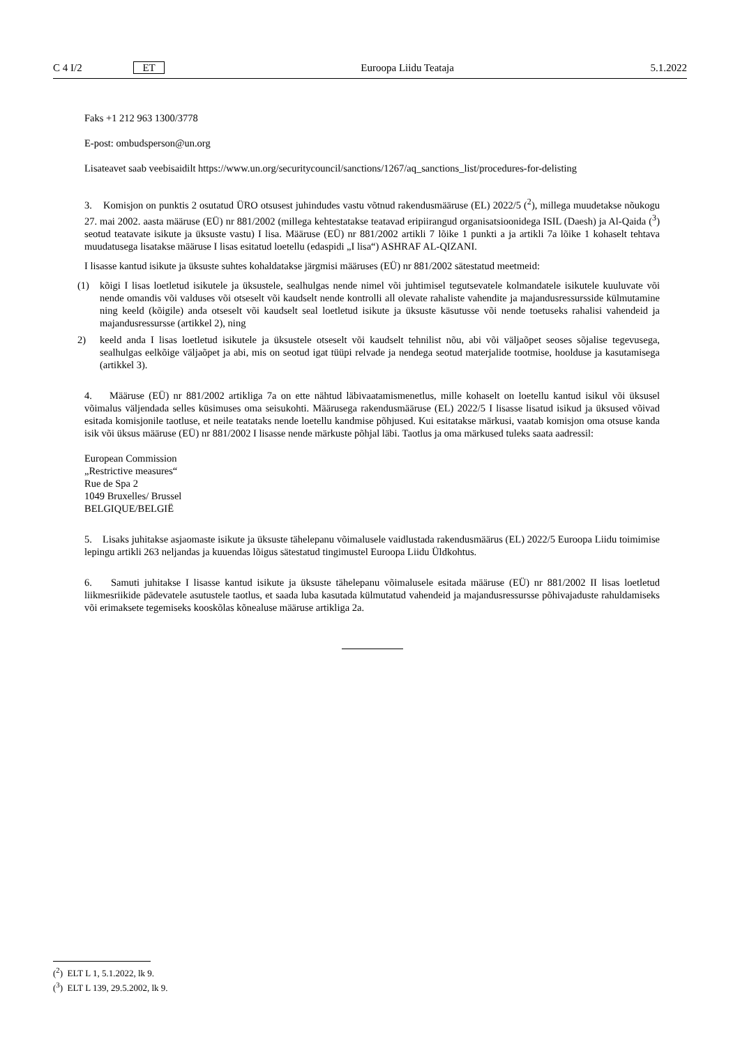C 4 I/2 ET Euroopa Liidu Teataja 5.1.2022
Faks +1 212 963 1300/3778
E-post: ombudsperson@un.org
Lisateavet saab veebisaidilt https://www.un.org/securitycouncil/sanctions/1267/aq_sanctions_list/procedures-for-delisting
3. Komisjon on punktis 2 osutatud ÜRO otsusest juhindudes vastu võtnud rakendusmääruse (EL) 2022/5 (<sup>2</sup>), millega muudetakse nõukogu 27. mai 2002. aasta määruse (EÜ) nr 881/2002 (millega kehtestatakse teatavad eripiirangud organisatsioonidega ISIL (Daesh) ja Al-Qaida (<sup>3</sup>) seotud teatavate isikute ja üksuste vastu) I lisa. Määruse (EÜ) nr 881/2002 artikli 7 lõike 1 punkti a ja artikli 7a lõike 1 kohaselt tehtava muudatusega lisatakse määruse I lisas esitatud loetellu (edaspidi „I lisa“) ASHRAF AL-QIZANI.
I lisasse kantud isikute ja üksuste suhtes kohaldatakse järgmisi määruses (EÜ) nr 881/2002 sätestatud meetmeid:
(1) kõigi I lisas loetletud isikutele ja üksustele, sealhulgas nende nimel või juhtimisel tegutsevatele kolmandatele isikutele kuuluvate või nende omandis või valduses või otseselt või kaudselt nende kontrolli all olevate rahaliste vahendite ja majandusressursside külmutamine ning keeld (kõigile) anda otseselt või kaudselt seal loetletud isikute ja üksuste käsutusse või nende toetuseks rahalisi vahendeid ja majandusressursse (artikkel 2), ning
2) keeld anda I lisas loetletud isikutele ja üksustele otseselt või kaudselt tehnilist nõu, abi või väljaõpet seoses sõjalise tegevusega, sealhulgas eelkõige väljaõpet ja abi, mis on seotud igat tüüpi relvade ja nendega seotud materjalide tootmise, hoolduse ja kasutamisega (artikkel 3).
4. Määruse (EÜ) nr 881/2002 artikliga 7a on ette nähtud läbivaatamismenetlus, mille kohaselt on loetellu kantud isikul või üksusel võimalus väljendada selles küsimuses oma seisukohti. Määrusega rakendusmääruse (EL) 2022/5 I lisasse lisatud isikud ja üksused võivad esitada komisjonile taotluse, et neile teatataks nende loetellu kandmise põhjused. Kui esitatakse märkusi, vaatab komisjon oma otsuse kanda isik või üksus määruse (EÜ) nr 881/2002 I lisasse nende märkuste põhjal läbi. Taotlus ja oma märkused tuleks saata aadressil:
European Commission
„Restrictive measures“
Rue de Spa 2
1049 Bruxelles/ Brussel
BELGIQUE/BELGIË
5. Lisaks juhitakse asjaomaste isikute ja üksuste tähelepanu võimalusele vaidlustada rakendusmäärus (EL) 2022/5 Euroopa Liidu toimimise lepingu artikli 263 neljandas ja kuuendas lõigus sätestatud tingimustel Euroopa Liidu Üldkohtus.
6. Samuti juhitakse I lisasse kantud isikute ja üksuste tähelepanu võimalusele esitada määruse (EÜ) nr 881/2002 II lisas loetletud liikmesriikide pädevatele asutustele taotlus, et saada luba kasutada külmutatud vahendeid ja majandusressursse põhivajaduste rahuldamiseks või erimaksete tegemiseks kooskõlas kõnealuse määruse artikliga 2a.
(<sup>2</sup>) ELT L 1, 5.1.2022, lk 9.
(<sup>3</sup>) ELT L 139, 29.5.2002, lk 9.